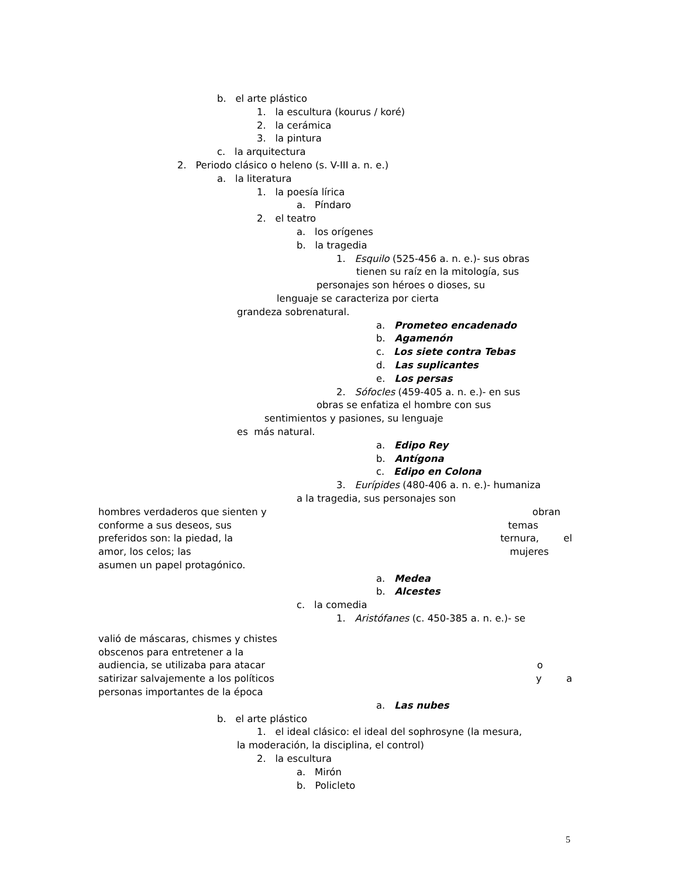b. el arte plástico
1. la escultura (kourus / koré)
2. la cerámica
3. la pintura
c. la arquitectura
2. Periodo clásico o heleno (s. V-III a. n. e.)
a. la literatura
1. la poesía lírica
a. Píndaro
2. el teatro
a. los orígenes
b. la tragedia
1. Esquilo (525-456 a. n. e.)- sus obras
tienen su raíz en la mitología, sus
personajes son héroes o dioses, su
lenguaje se caracteriza por cierta
grandeza sobrenatural.
a. Prometeo encadenado
b. Agamenón
c. Los siete contra Tebas
d. Las suplicantes
e. Los persas
2. Sófocles (459-405 a. n. e.)- en sus
obras se enfatiza el hombre con sus
sentimientos y pasiones, su lenguaje
es más natural.
a. Edipo Rey
b. Antígona
c. Edipo en Colona
3. Eurípides (480-406 a. n. e.)- humaniza
a la tragedia, sus personajes son
hombres verdaderos que sienten y obran
conforme a sus deseos, sus temas
preferidos son: la piedad, la ternura, el
amor, los celos; las mujeres
asumen un papel protagónico.
a. Medea
b. Alcestes
c. la comedia
1. Aristófanes (c. 450-385 a. n. e.)- se
valió de máscaras, chismes y chistes
obscenos para entretener a la
audiencia, se utilizaba para atacar o
satirizar salvajemente a los políticos y a
personas importantes de la época
a. Las nubes
b. el arte plástico
1. el ideal clásico: el ideal del sophrosyne (la mesura,
la moderación, la disciplina, el control)
2. la escultura
a. Mirón
b. Policleto
5